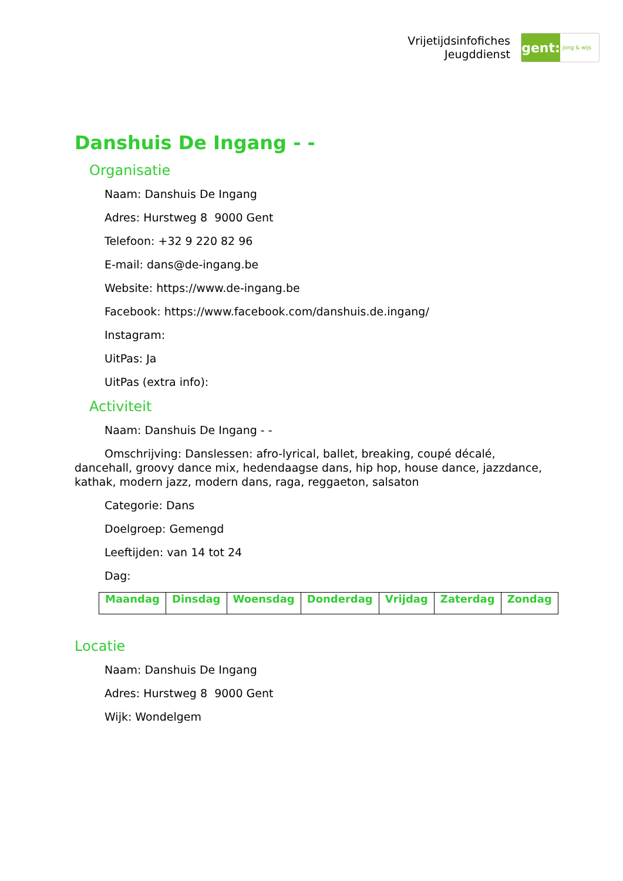Vrijetijdsinfofiches
Jeugddienst
gent:
jong & wijs
Danshuis De Ingang - -
Organisatie
Naam: Danshuis De Ingang
Adres: Hurstweg 8 9000 Gent
Telefoon: +32 9 220 82 96
E-mail: dans@de-ingang.be
Website: https://www.de-ingang.be
Facebook: https://www.facebook.com/danshuis.de.ingang/
Instagram:
UitPas: Ja
UitPas (extra info):
Activiteit
Naam: Danshuis De Ingang - -
Omschrijving: Danslessen: afro-lyrical, ballet, breaking, coupé décalé, dancehall, groovy dance mix, hedendaagse dans, hip hop, house dance, jazzdance, kathak, modern jazz, modern dans, raga, reggaeton, salsaton
Categorie: Dans
Doelgroep: Gemengd
Leeftijden: van 14 tot 24
Dag:
| Maandag | Dinsdag | Woensdag | Donderdag | Vrijdag | Zaterdag | Zondag |
| --- | --- | --- | --- | --- | --- | --- |
Locatie
Naam: Danshuis De Ingang
Adres: Hurstweg 8 9000 Gent
Wijk: Wondelgem